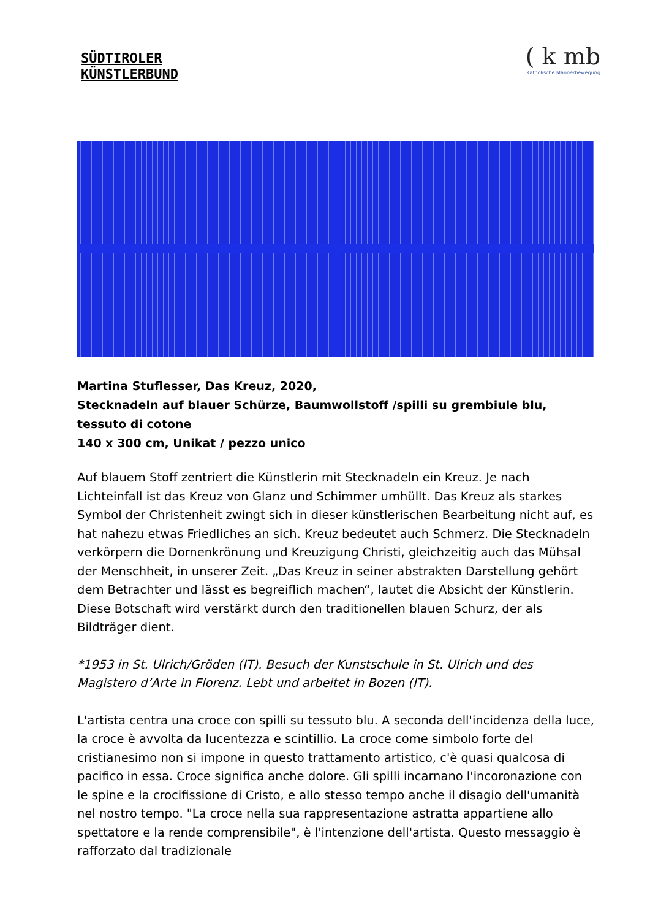SÜDTIROLER
KÜNSTLERBUND
( k mb
Katholische Männerbewegung
Martina Stuflesser, Das Kreuz, 2020,
Stecknadeln auf blauer Schürze, Baumwollstoff /spilli su grembiule blu, tessuto di cotone
140 x 300 cm, Unikat / pezzo unico
Auf blauem Stoff zentriert die Künstlerin mit Stecknadeln ein Kreuz. Je nach Lichteinfall ist das Kreuz von Glanz und Schimmer umhüllt. Das Kreuz als starkes Symbol der Christenheit zwingt sich in dieser künstlerischen Bearbeitung nicht auf, es hat nahezu etwas Friedliches an sich. Kreuz bedeutet auch Schmerz. Die Stecknadeln verkörpern die Dornenkrönung und Kreuzigung Christi, gleichzeitig auch das Mühsal der Menschheit, in unserer Zeit. „Das Kreuz in seiner abstrakten Darstellung gehört dem Betrachter und lässt es begreiflich machen“, lautet die Absicht der Künstlerin. Diese Botschaft wird verstärkt durch den traditionellen blauen Schurz, der als Bildträger dient.
*1953 in St. Ulrich/Gröden (IT). Besuch der Kunstschule in St. Ulrich und des Magistero d’Arte in Florenz. Lebt und arbeitet in Bozen (IT).
L'artista centra una croce con spilli su tessuto blu. A seconda dell'incidenza della luce, la croce è avvolta da lucentezza e scintillio. La croce come simbolo forte del cristianesimo non si impone in questo trattamento artistico, c'è quasi qualcosa di pacifico in essa. Croce significa anche dolore. Gli spilli incarnano l'incoronazione con le spine e la crocifissione di Cristo, e allo stesso tempo anche il disagio dell'umanità nel nostro tempo. "La croce nella sua rappresentazione astratta appartiene allo spettatore e la rende comprensibile", è l'intenzione dell'artista. Questo messaggio è rafforzato dal tradizionale